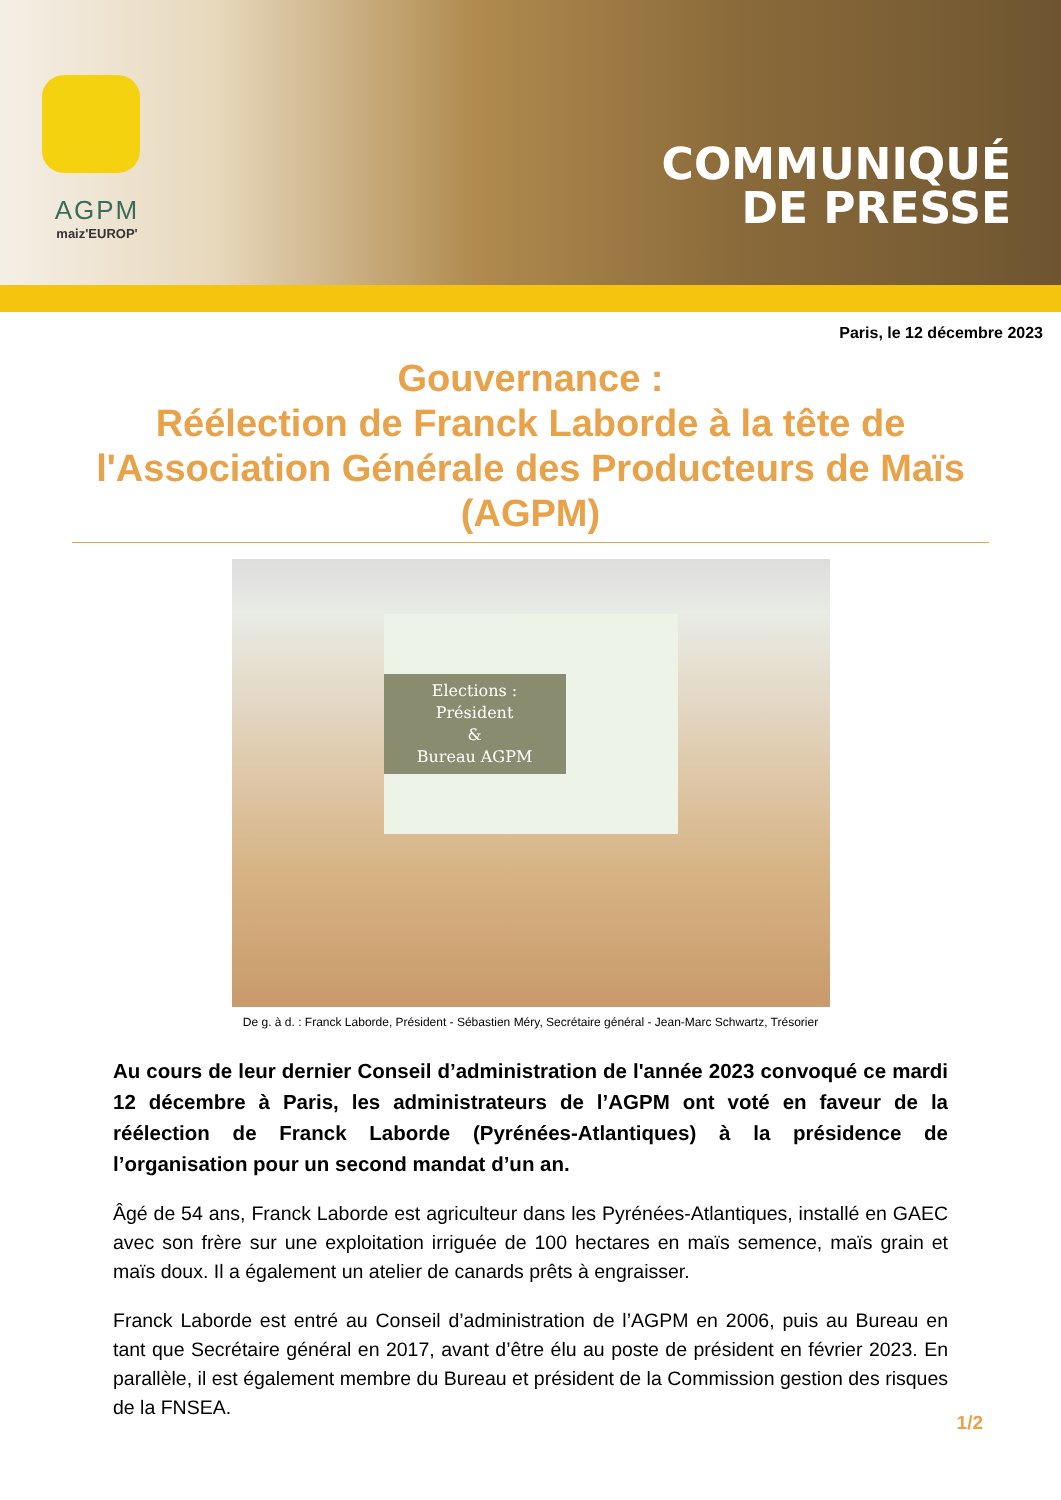AGPM
maiz'EUROP'
COMMUNIQUÉ
DE PRESSE
Paris, le 12 décembre 2023
Gouvernance :
Réélection de Franck Laborde à la tête de l'Association Générale des Producteurs de Maïs (AGPM)
Elections :
Président
&
Bureau AGPM
De g. à d. : Franck Laborde, Président - Sébastien Méry, Secrétaire général - Jean-Marc Schwartz, Trésorier
Au cours de leur dernier Conseil d’administration de l'année 2023 convoqué ce mardi 12 décembre à Paris, les administrateurs de l’AGPM ont voté en faveur de la réélection de Franck Laborde (Pyrénées-Atlantiques) à la présidence de l’organisation pour un second mandat d’un an.
Âgé de 54 ans, Franck Laborde est agriculteur dans les Pyrénées-Atlantiques, installé en GAEC avec son frère sur une exploitation irriguée de 100 hectares en maïs semence, maïs grain et maïs doux. Il a également un atelier de canards prêts à engraisser.
Franck Laborde est entré au Conseil d’administration de l’AGPM en 2006, puis au Bureau en tant que Secrétaire général en 2017, avant d’être élu au poste de président en février 2023. En parallèle, il est également membre du Bureau et président de la Commission gestion des risques de la FNSEA.
1/2